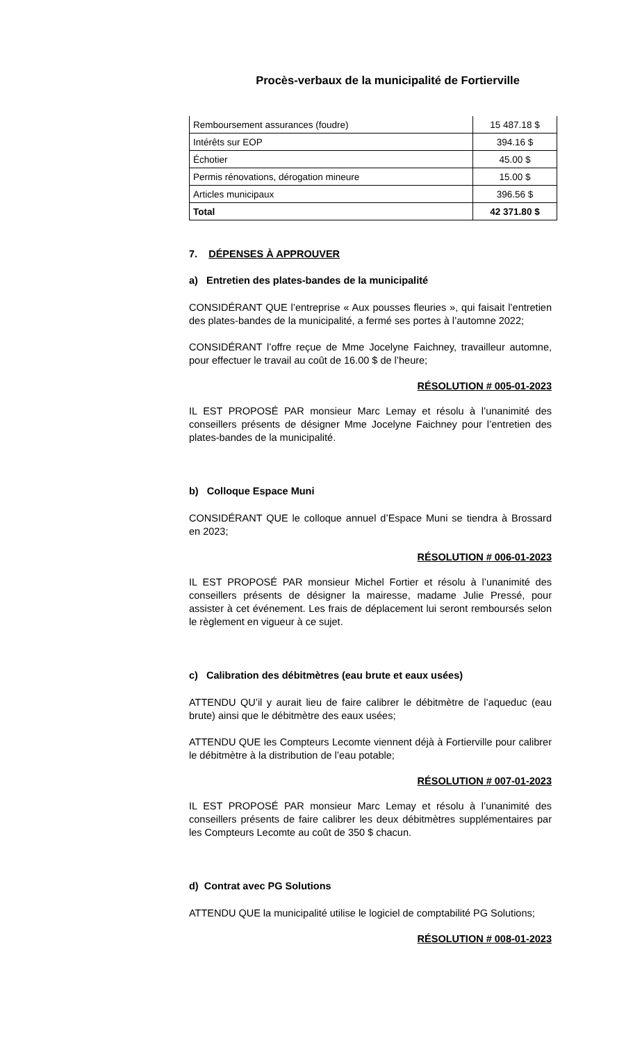Procès-verbaux de la municipalité de Fortierville
| Remboursement assurances (foudre) | 15 487.18 $ |
| Intérêts sur EOP | 394.16 $ |
| Échotier | 45.00 $ |
| Permis rénovations, dérogation mineure | 15.00 $ |
| Articles municipaux | 396.56 $ |
| Total | 42 371.80 $ |
7. DÉPENSES À APPROUVER
a) Entretien des plates-bandes de la municipalité
CONSIDÉRANT QUE l’entreprise « Aux pousses fleuries », qui faisait l’entretien des plates-bandes de la municipalité, a fermé ses portes à l’automne 2022;
CONSIDÉRANT l’offre reçue de Mme Jocelyne Faichney, travailleur automne, pour effectuer le travail au coût de 16.00 $ de l’heure;
RÉSOLUTION # 005-01-2023
IL EST PROPOSÉ PAR monsieur Marc Lemay et résolu à l’unanimité des conseillers présents de désigner Mme Jocelyne Faichney pour l’entretien des plates-bandes de la municipalité.
b) Colloque Espace Muni
CONSIDÉRANT QUE le colloque annuel d’Espace Muni se tiendra à Brossard en 2023;
RÉSOLUTION # 006-01-2023
IL EST PROPOSÉ PAR monsieur Michel Fortier et résolu à l’unanimité des conseillers présents de désigner la mairesse, madame Julie Pressé, pour assister à cet événement. Les frais de déplacement lui seront remboursés selon le règlement en vigueur à ce sujet.
c) Calibration des débitmètres (eau brute et eaux usées)
ATTENDU QU’il y aurait lieu de faire calibrer le débitmètre de l’aqueduc (eau brute) ainsi que le débitmètre des eaux usées;
ATTENDU QUE les Compteurs Lecomte viennent déjà à Fortierville pour calibrer le débitmètre à la distribution de l’eau potable;
RÉSOLUTION # 007-01-2023
IL EST PROPOSÉ PAR monsieur Marc Lemay et résolu à l’unanimité des conseillers présents de faire calibrer les deux débitmètres supplémentaires par les Compteurs Lecomte au coût de 350 $ chacun.
d) Contrat avec PG Solutions
ATTENDU QUE la municipalité utilise le logiciel de comptabilité PG Solutions;
RÉSOLUTION # 008-01-2023